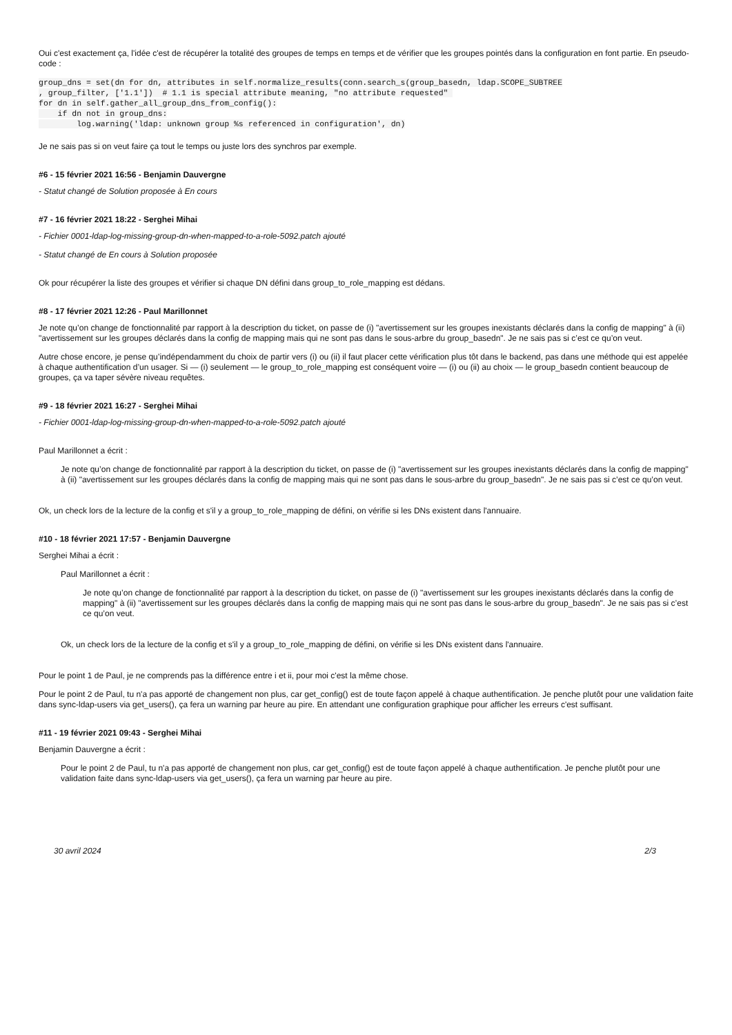Oui c'est exactement ça, l'idée c'est de récupérer la totalité des groupes de temps en temps et de vérifier que les groupes pointés dans la configuration en font partie. En pseudo-code :
group_dns = set(dn for dn, attributes in self.normalize_results(conn.search_s(group_basedn, ldap.SCOPE_SUBTREE
, group_filter, ['1.1'])  # 1.1 is special attribute meaning, "no attribute requested" 
for dn in self.gather_all_group_dns_from_config():
    if dn not in group_dns:
        log.warning('ldap: unknown group %s referenced in configuration', dn)
Je ne sais pas si on veut faire ça tout le temps ou juste lors des synchros par exemple.
#6 - 15 février 2021 16:56 - Benjamin Dauvergne
- Statut changé de Solution proposée à En cours
#7 - 16 février 2021 18:22 - Serghei Mihai
- Fichier 0001-ldap-log-missing-group-dn-when-mapped-to-a-role-5092.patch ajouté
- Statut changé de En cours à Solution proposée
Ok pour récupérer la liste des groupes et vérifier si chaque DN défini dans group_to_role_mapping est dédans.
#8 - 17 février 2021 12:26 - Paul Marillonnet
Je note qu’on change de fonctionnalité par rapport à la description du ticket, on passe de (i) "avertissement sur les groupes inexistants déclarés dans la config de mapping" à (ii) "avertissement sur les groupes déclarés dans la config de mapping mais qui ne sont pas dans le sous-arbre du group_basedn". Je ne sais pas si c’est ce qu’on veut.
Autre chose encore, je pense qu’indépendamment du choix de partir vers (i) ou (ii) il faut placer cette vérification plus tôt dans le backend, pas dans une méthode qui est appelée à chaque authentification d’un usager. Si — (i) seulement — le group_to_role_mapping est conséquent voire — (i) ou (ii) au choix — le group_basedn contient beaucoup de groupes, ça va taper sévère niveau requêtes.
#9 - 18 février 2021 16:27 - Serghei Mihai
- Fichier 0001-ldap-log-missing-group-dn-when-mapped-to-a-role-5092.patch ajouté
Paul Marillonnet a écrit :
Je note qu’on change de fonctionnalité par rapport à la description du ticket, on passe de (i) "avertissement sur les groupes inexistants déclarés dans la config de mapping" à (ii) "avertissement sur les groupes déclarés dans la config de mapping mais qui ne sont pas dans le sous-arbre du group_basedn". Je ne sais pas si c’est ce qu’on veut.
Ok, un check lors de la lecture de la config et s'il y a group_to_role_mapping de défini, on vérifie si les DNs existent dans l'annuaire.
#10 - 18 février 2021 17:57 - Benjamin Dauvergne
Serghei Mihai a écrit :
Paul Marillonnet a écrit :
Je note qu’on change de fonctionnalité par rapport à la description du ticket, on passe de (i) "avertissement sur les groupes inexistants déclarés dans la config de mapping" à (ii) "avertissement sur les groupes déclarés dans la config de mapping mais qui ne sont pas dans le sous-arbre du group_basedn". Je ne sais pas si c’est ce qu’on veut.
Ok, un check lors de la lecture de la config et s'il y a group_to_role_mapping de défini, on vérifie si les DNs existent dans l'annuaire.
Pour le point 1 de Paul, je ne comprends pas la différence entre i et ii, pour moi c'est la même chose.
Pour le point 2 de Paul, tu n'a pas apporté de changement non plus, car get_config() est de toute façon appelé à chaque authentification. Je penche plutôt pour une validation faite dans sync-ldap-users via get_users(), ça fera un warning par heure au pire. En attendant une configuration graphique pour afficher les erreurs c'est suffisant.
#11 - 19 février 2021 09:43 - Serghei Mihai
Benjamin Dauvergne a écrit :
Pour le point 2 de Paul, tu n'a pas apporté de changement non plus, car get_config() est de toute façon appelé à chaque authentification. Je penche plutôt pour une validation faite dans sync-ldap-users via get_users(), ça fera un warning par heure au pire.
30 avril 2024 2/3